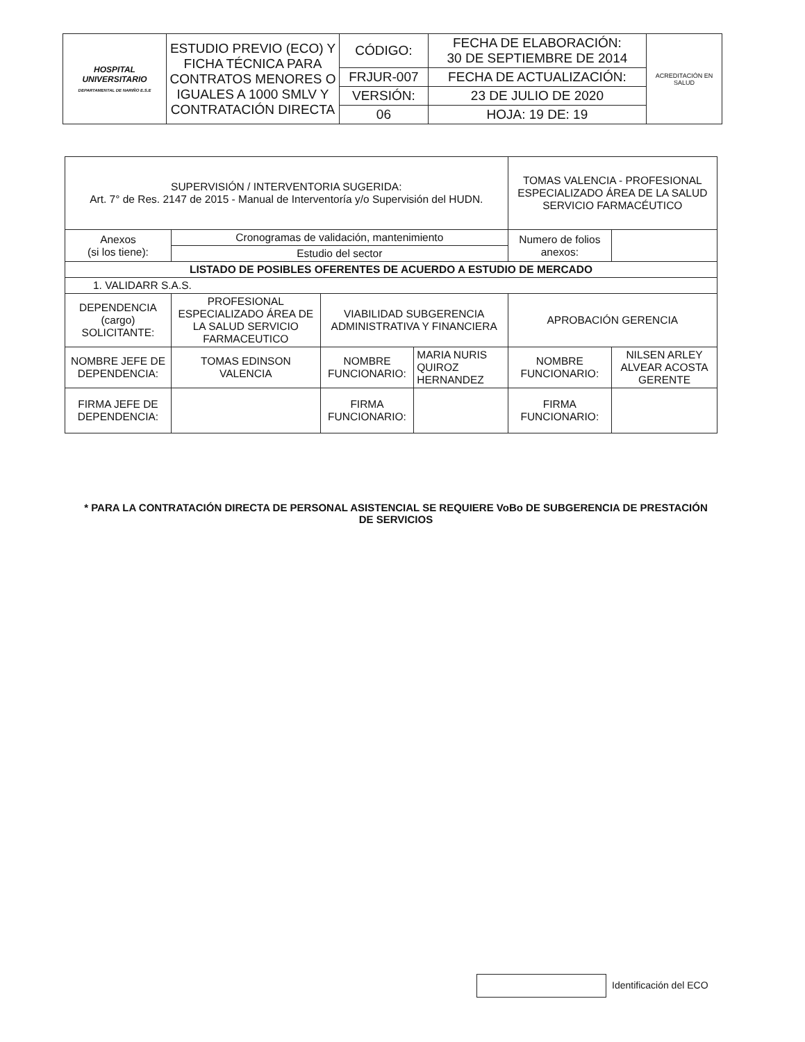| HOSPITAL UNIVERSITARIO DEPARTAMENTAL DE NARIÑO E.S.E | ESTUDIO PREVIO (ECO) Y FICHA TÉCNICA PARA CONTRATOS MENORES O IGUALES A 1000 SMLV Y CONTRATACIÓN DIRECTA | CÓDIGO: | FECHA DE ELABORACIÓN: 30 DE SEPTIEMBRE DE 2014 | ACREDITACIÓN EN SALUD |
| | | FRJUR-007 | FECHA DE ACTUALIZACIÓN: | |
| | | VERSIÓN: | 23 DE JULIO DE 2020 | |
| | | 06 | HOJA: 19 DE: 19 | |
| SUPERVISIÓN / INTERVENTORIA SUGERIDA: Art. 7° de Res. 2147 de 2015 - Manual de Interventoría y/o Supervisión del HUDN. | | | | TOMAS VALENCIA - PROFESIONAL ESPECIALIZADO ÁREA DE LA SALUD SERVICIO FARMACÉUTICO | |
| Anexos (si los tiene): | Cronogramas de validación, mantenimiento | | | Numero de folios anexos: | |
| | Estudio del sector | | | | |
| LISTADO DE POSIBLES OFERENTES DE ACUERDO A ESTUDIO DE MERCADO | | | | | |
| 1. VALIDARR S.A.S. | | | | | |
| DEPENDENCIA (cargo) SOLICITANTE: | PROFESIONAL ESPECIALIZADO ÁREA DE LA SALUD SERVICIO FARMACEUTICO | VIABILIDAD SUBGERENCIA ADMINISTRATIVA Y FINANCIERA | | APROBACIÓN GERENCIA | |
| NOMBRE JEFE DE DEPENDENCIA: | TOMAS EDINSON VALENCIA | NOMBRE FUNCIONARIO: | MARIA NURIS QUIROZ HERNANDEZ | NOMBRE FUNCIONARIO: | NILSEN ARLEY ALVEAR ACOSTA GERENTE |
| FIRMA JEFE DE DEPENDENCIA: | | FIRMA FUNCIONARIO: | | FIRMA FUNCIONARIO: | |
* PARA LA CONTRATACIÓN DIRECTA DE PERSONAL ASISTENCIAL SE REQUIERE VoBo DE SUBGERENCIA DE PRESTACIÓN DE SERVICIOS
Identificación del ECO